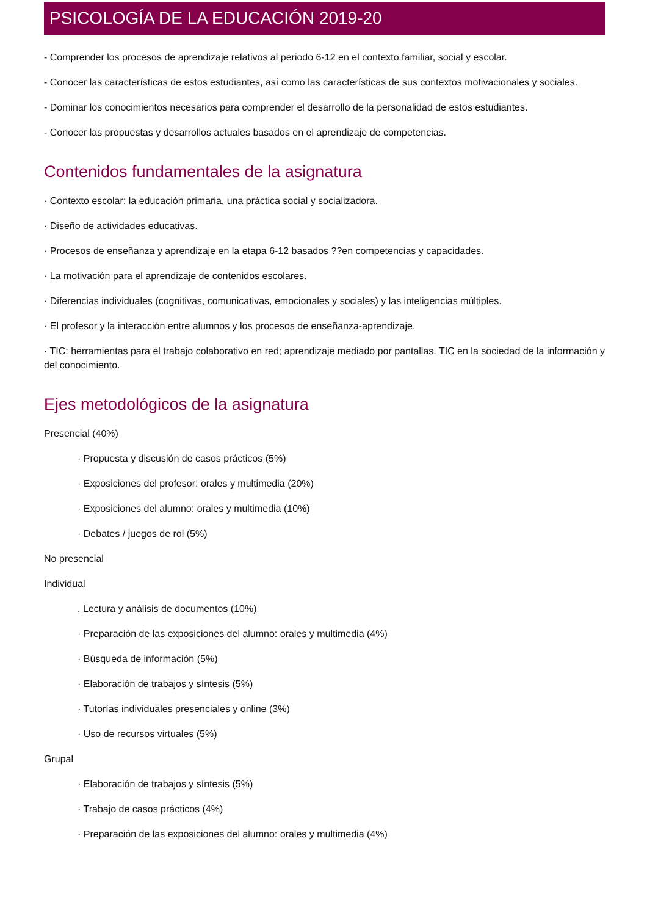PSICOLOGÍA DE LA EDUCACIÓN 2019-20
- Comprender los procesos de aprendizaje relativos al periodo 6-12 en el contexto familiar, social y escolar.
- Conocer las características de estos estudiantes, así como las características de sus contextos motivacionales y sociales.
- Dominar los conocimientos necesarios para comprender el desarrollo de la personalidad de estos estudiantes.
- Conocer las propuestas y desarrollos actuales basados en el aprendizaje de competencias.
Contenidos fundamentales de la asignatura
· Contexto escolar: la educación primaria, una práctica social y socializadora.
· Diseño de actividades educativas.
· Procesos de enseñanza y aprendizaje en la etapa 6-12 basados ??en competencias y capacidades.
· La motivación para el aprendizaje de contenidos escolares.
· Diferencias individuales (cognitivas, comunicativas, emocionales y sociales) y las inteligencias múltiples.
· El profesor y la interacción entre alumnos y los procesos de enseñanza-aprendizaje.
· TIC: herramientas para el trabajo colaborativo en red; aprendizaje mediado por pantallas. TIC en la sociedad de la información y del conocimiento.
Ejes metodológicos de la asignatura
Presencial (40%)
· Propuesta y discusión de casos prácticos (5%)
· Exposiciones del profesor: orales y multimedia (20%)
· Exposiciones del alumno: orales y multimedia (10%)
· Debates / juegos de rol (5%)
No presencial
Individual
. Lectura y análisis de documentos (10%)
· Preparación de las exposiciones del alumno: orales y multimedia (4%)
· Búsqueda de información (5%)
· Elaboración de trabajos y síntesis (5%)
· Tutorías individuales presenciales y online (3%)
· Uso de recursos virtuales (5%)
Grupal
· Elaboración de trabajos y síntesis (5%)
· Trabajo de casos prácticos (4%)
· Preparación de las exposiciones del alumno: orales y multimedia (4%)